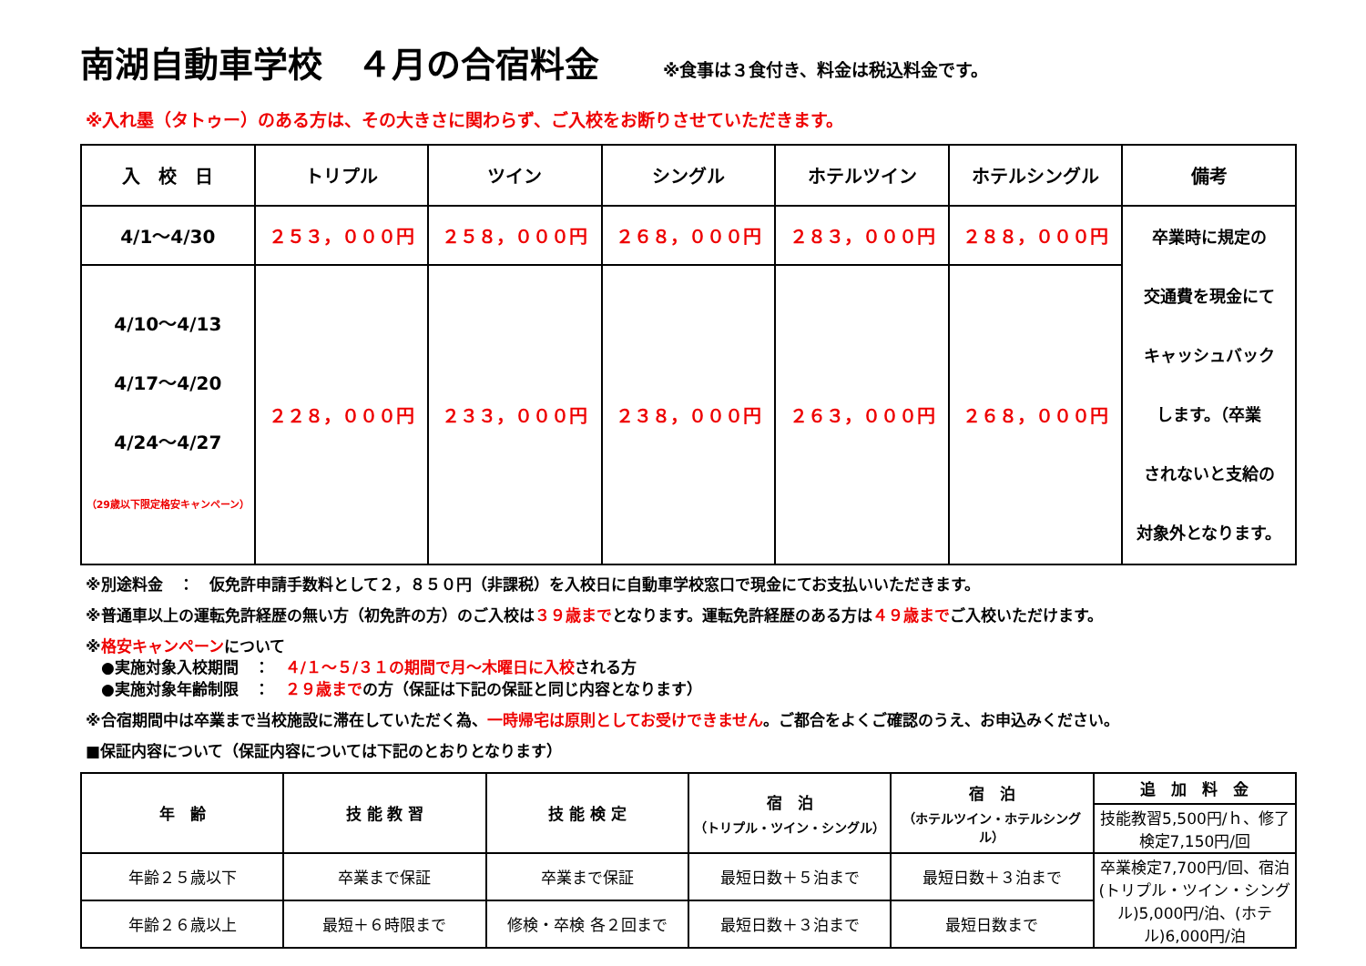南湖自動車学校　４月の合宿料金
※食事は３食付き、料金は税込料金です。
※入れ墨（タトゥー）のある方は、その大きさに関わらず、ご入校をお断りさせていただきます。
| 入 校 日 | トリプル | ツイン | シングル | ホテルツイン | ホテルシングル | 備考 |
| --- | --- | --- | --- | --- | --- | --- |
| 4/1～4/30 | ２５３，０００円 | ２５８，０００円 | ２６８，０００円 | ２８３，０００円 | ２８８，０００円 | 卒業時に規定の 交通費を現金にて キャッシュバック します。（卒業 されないと支給の 対象外となります。 |
| 4/10～4/13 4/17～4/20 4/24～4/27 （29歳以下限定格安キャンペーン） | ２２８，０００円 | ２３３，０００円 | ２３８，０００円 | ２６３，０００円 | ２６８，０００円 | |
※別途料金　：　仮免許申請手数料として２，８５０円（非課税）を入校日に自動車学校窓口で現金にてお支払いいただきます。
※普通車以上の運転免許経歴の無い方（初免許の方）のご入校は３９歳までとなります。運転免許経歴のある方は４９歳までご入校いただけます。
※格安キャンペーンについて
　●実施対象入校期間　：　４/１～５/３１の期間で月～木曜日に入校される方
　●実施対象年齢制限　：　２９歳までの方（保証は下記の保証と同じ内容となります）
※合宿期間中は卒業まで当校施設に滞在していただく為、一時帰宅は原則としてお受けできません。ご都合をよくご確認のうえ、お申込みください。
■保証内容について（保証内容については下記のとおりとなります）
| 年 齢 | 技 能 教 習 | 技 能 検 定 | 宿 泊 （トリプル・ツイン・シングル） | 宿 泊 （ホテルツイン・ホテルシングル） | 追 加 料 金 |
| --- | --- | --- | --- | --- | --- |
| | | | | | 技能教習5,500円/ｈ、修了検定7,150円/回 |
| 年齢２５歳以下 | 卒業まで保証 | 卒業まで保証 | 最短日数＋５泊まで | 最短日数＋３泊まで | 卒業検定7,700円/回、宿泊(トリプル・ツイン・シングル)5,000円/泊、(ホテル)6,000円/泊 |
| 年齢２６歳以上 | 最短＋６時限まで | 修検・卒検 各２回まで | 最短日数＋３泊まで | 最短日数まで | |